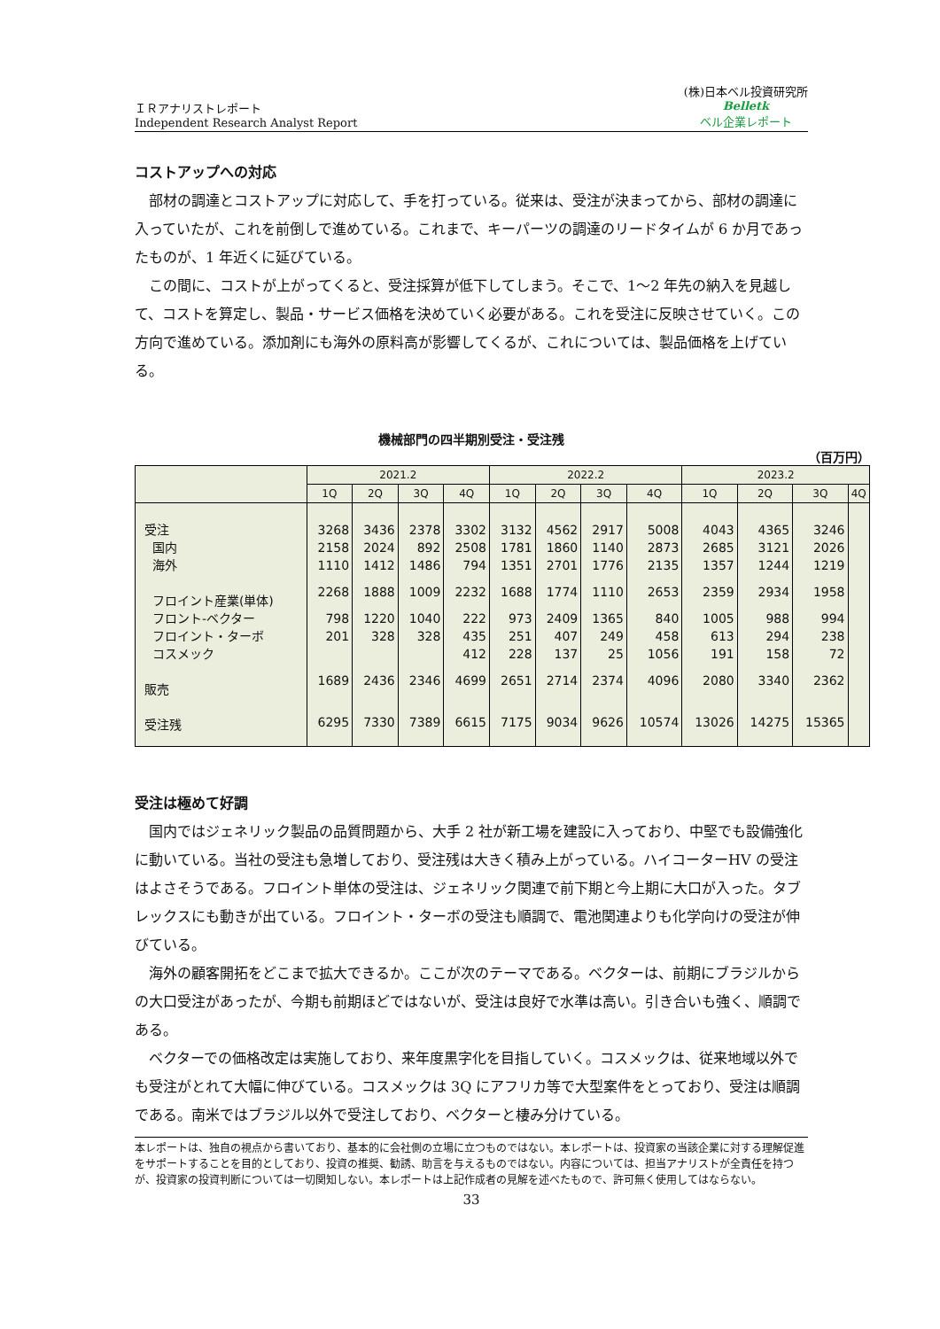ＩＲアナリストレポート
Independent Research Analyst Report
(株)日本ベル投資研究所
Belletk
ベル企業レポート
コストアップへの対応
部材の調達とコストアップに対応して、手を打っている。従来は、受注が決まってから、部材の調達に入っていたが、これを前倒しで進めている。これまで、キーパーツの調達のリードタイムが 6 か月であったものが、1 年近くに延びている。
この間に、コストが上がってくると、受注採算が低下してしまう。そこで、1～2 年先の納入を見越して、コストを算定し、製品・サービス価格を決めていく必要がある。これを受注に反映させていく。この方向で進めている。添加剤にも海外の原料高が影響してくるが、これについては、製品価格を上げている。
機械部門の四半期別受注・受注残
（百万円）
| | 2021.2 | | | | 2022.2 | | | | 2023.2 | | | |
| --- | --- | --- | --- | --- | --- | --- | --- | --- | --- | --- | --- | --- |
| | 1Q | 2Q | 3Q | 4Q | 1Q | 2Q | 3Q | 4Q | 1Q | 2Q | 3Q | 4Q |
| 受注 | 3268 | 3436 | 2378 | 3302 | 3132 | 4562 | 2917 | 5008 | 4043 | 4365 | 3246 | |
| 国内 | 2158 | 2024 | 892 | 2508 | 1781 | 1860 | 1140 | 2873 | 2685 | 3121 | 2026 | |
| 海外 | 1110 | 1412 | 1486 | 794 | 1351 | 2701 | 1776 | 2135 | 1357 | 1244 | 1219 | |
| フロイント産業(単体) | 2268 | 1888 | 1009 | 2232 | 1688 | 1774 | 1110 | 2653 | 2359 | 2934 | 1958 | |
| フロント-ベクター | 798 | 1220 | 1040 | 222 | 973 | 2409 | 1365 | 840 | 1005 | 988 | 994 | |
| フロイント・ターボ | 201 | 328 | 328 | 435 | 251 | 407 | 249 | 458 | 613 | 294 | 238 | |
| コスメック | | | | 412 | 228 | 137 | 25 | 1056 | 191 | 158 | 72 | |
| 販売 | 1689 | 2436 | 2346 | 4699 | 2651 | 2714 | 2374 | 4096 | 2080 | 3340 | 2362 | |
| 受注残 | 6295 | 7330 | 7389 | 6615 | 7175 | 9034 | 9626 | 10574 | 13026 | 14275 | 15365 | |
受注は極めて好調
国内ではジェネリック製品の品質問題から、大手 2 社が新工場を建設に入っており、中堅でも設備強化に動いている。当社の受注も急増しており、受注残は大きく積み上がっている。ハイコーターHV の受注はよさそうである。フロイント単体の受注は、ジェネリック関連で前下期と今上期に大口が入った。タブレックスにも動きが出ている。フロイント・ターボの受注も順調で、電池関連よりも化学向けの受注が伸びている。
海外の顧客開拓をどこまで拡大できるか。ここが次のテーマである。ベクターは、前期にブラジルからの大口受注があったが、今期も前期ほどではないが、受注は良好で水準は高い。引き合いも強く、順調である。
ベクターでの価格改定は実施しており、来年度黒字化を目指していく。コスメックは、従来地域以外でも受注がとれて大幅に伸びている。コスメックは 3Q にアフリカ等で大型案件をとっており、受注は順調である。南米ではブラジル以外で受注しており、ベクターと棲み分けている。
本レポートは、独自の視点から書いており、基本的に会社側の立場に立つものではない。本レポートは、投資家の当該企業に対する理解促進をサポートすることを目的としており、投資の推奨、勧誘、助言を与えるものではない。内容については、担当アナリストが全責任を持つが、投資家の投資判断については一切関知しない。本レポートは上記作成者の見解を述べたもので、許可無く使用してはならない。
33